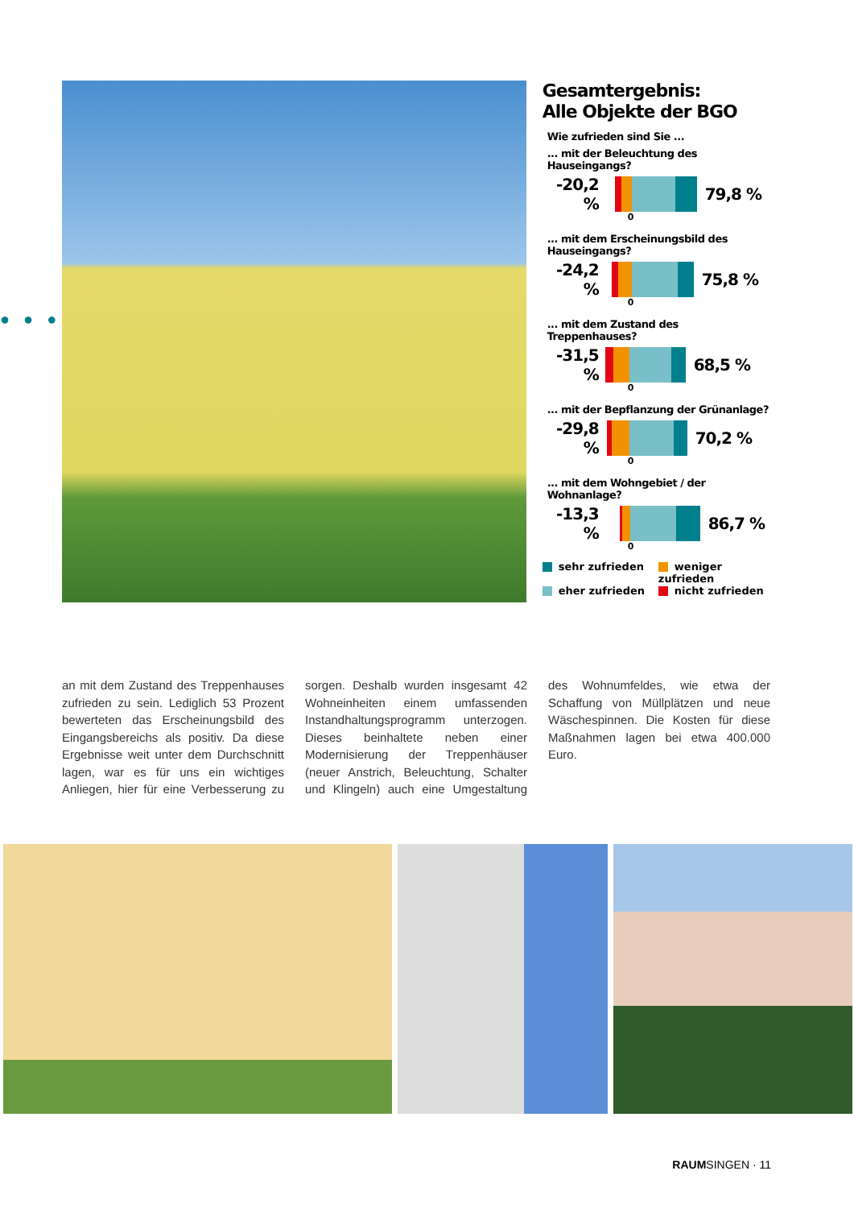●●●●●●●●
Gesamtergebnis:
Alle Objekte der BGO
Wie zufrieden sind Sie ...
... mit der Beleuchtung des Hauseingangs?
-20,2 %
79,8 %
0
... mit dem Erscheinungsbild des Hauseingangs?
-24,2 %
75,8 %
0
... mit dem Zustand des Treppenhauses?
-31,5 %
68,5 %
0
... mit der Bepflanzung der Grünanlage?
-29,8 %
70,2 %
0
... mit dem Wohngebiet / der Wohnanlage?
-13,3 %
86,7 %
0
sehr zufrieden
weniger zufrieden
eher zufrieden
nicht zufrieden
an mit dem Zustand des Treppenhauses zufrieden zu sein. Lediglich 53 Prozent bewerteten das Erscheinungsbild des Eingangsbereichs als positiv. Da diese Ergebnisse weit unter dem Durchschnitt lagen, war es für uns ein wichtiges Anliegen, hier für eine Verbesserung zu sorgen. Deshalb wurden insgesamt 42 Wohneinheiten einem umfassenden Instandhaltungsprogramm unterzogen. Dieses beinhaltete neben einer Modernisierung der Treppenhäuser (neuer Anstrich, Beleuchtung, Schalter und Klingeln) auch eine Umgestaltung des Wohnumfeldes, wie etwa der Schaffung von Müllplätzen und neue Wäschespinnen. Die Kosten für diese Maßnahmen lagen bei etwa 400.000 Euro.
RAUMSINGEN · 11